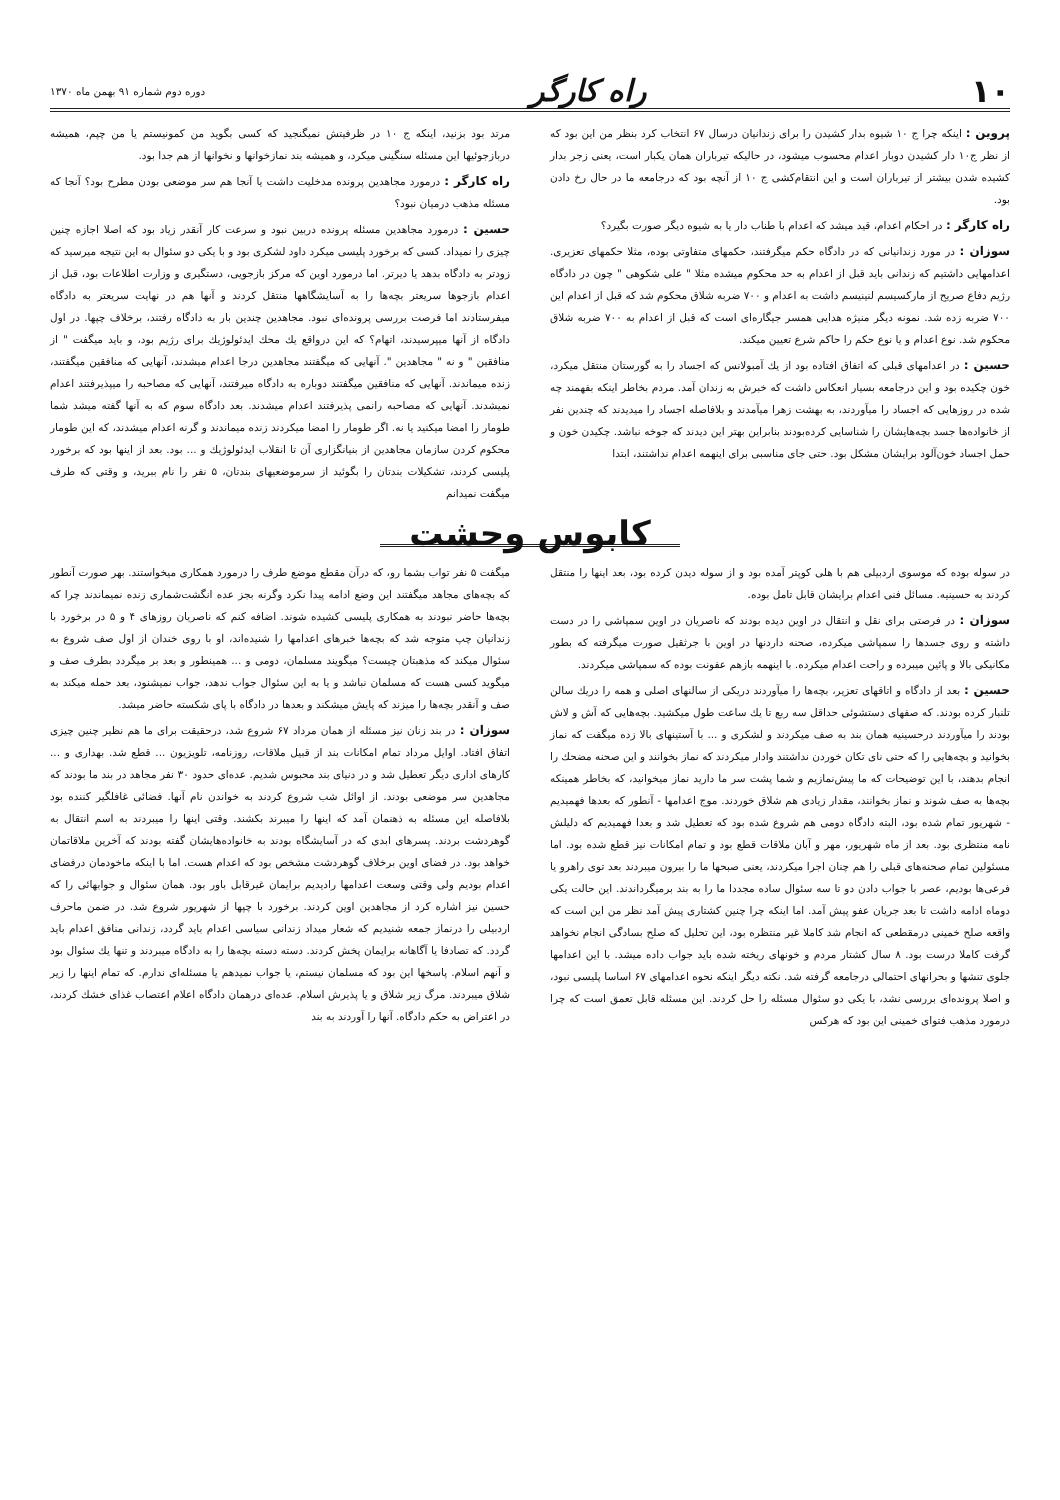۱۰ راه کارگر دوره دوم شماره ۹۱ بهمن ماه ۱۳۷۰
پروین : اینکه چرا ج ۱۰ شیوه بدار کشیدن را برای زندانیان درسال ۶۷ انتخاب کرد بنظر من این بود که از نظر ج۱۰ دار کشیدن دوبار اعدام محسوب میشود، در حالیکه تیرباران همان یکبار است، یعنی زجر بدار کشیده شدن بیشتر از تیرباران است و این انتقام‌کشی ج ۱۰ از آنچه بود که درجامعه ما در حال رخ دادن بود.
راه کارگر : در احکام اعدام، قید میشد که اعدام با طناب دار یا به شیوه دیگر صورت بگیرد؟
سوزان : در مورد زندانیانی که در دادگاه حکم میگرفتند، حکمهای متفاوتی بوده، مثلا حکمهای تعزیری. اعدامهایی داشتیم که زندانی باید قبل از اعدام به حد محکوم میشده مثلا " علی شکوهی " چون در دادگاه رژیم دفاع صریح از مارکسیسم لنینیسم داشت به اعدام و ۷۰۰ ضربه شلاق محکوم شد که قبل از اعدام این ۷۰۰ ضربه زده شد. نمونه دیگر منیژه هدایی همسر جیگاره‌ای است که قبل از اعدام به ۷۰۰ ضربه شلاق محکوم شد. نوع اعدام و یا نوع حکم را حاکم شرع تعیین میکند.
حسین : در اعدامهای قبلی که اتفاق افتاده بود از یك آمبولانس که اجساد را به گورستان منتقل میکرد، خون چکیده بود و این درجامعه بسیار انعکاس داشت که خبرش به زندان آمد. مردم بخاطر اینکه بفهمند چه شده در روزهایی که اجساد را میآوردند، به بهشت زهرا میآمدند و بلافاصله اجساد را میدیدند که چندین نفر از خانواده‌ها جسد بچه‌هایشان را شناسایی کرده‌بودند بنابراین بهتر این دیدند که جوخه نباشد. چکیدن خون و حمل اجساد خون‌آلود برایشان مشکل بود. حتی جای مناسبی برای اینهمه اعدام نداشتند، ابتدا
مرتد بود بزنید، اینکه ج ۱۰ در ظرفیتش نمیگنجید که کسی بگوید من کمونیستم یا من چپم، همیشه دربازجوئیها این مسئله سنگینی میکرد، و همیشه بند نمازخوانها و نخوانها از هم جدا بود.
راه کارگر : درمورد مجاهدین پرونده مدخلیت داشت یا آنجا هم سر موضعی بودن مطرح بود؟ آنجا که مسئله مذهب درمیان نبود؟
حسین : درمورد مجاهدین مسئله پرونده دربین نبود و سرعت کار آنقدر زیاد بود که اصلا اجازه چنین چیزی را نمیداد. کسی که برخورد پلیسی میکرد داود لشکری بود و با یکی دو سئوال به این نتیجه میرسید که زودتر به دادگاه بدهد یا دیرتر. اما درمورد اوین که مرکز بازجویی، دستگیری و وزارت اطلاعات بود، قبل از اعدام بازجوها سریعتر بچه‌ها را به آسایشگاهها منتقل کردند و آنها هم در نهایت سریعتر به دادگاه میفرستادند اما فرصت بررسی پرونده‌ای نبود. مجاهدین چندین بار به دادگاه رفتند، برخلاف چپها. در اول دادگاه از آنها میپرسیدند، اتهام؟ که این درواقع یك محك ایدئولوژیك برای رژیم بود، و باید میگفت " از منافقین " و نه " مجاهدین ". آنهایی که میگفتند مجاهدین درجا اعدام میشدند، آنهایی که منافقین میگفتند، زنده میماندند. آنهایی که منافقین میگفتند دوباره به دادگاه میرفتند، آنهایی که مصاحبه را میپذیرفتند اعدام نمیشدند. آنهایی که مصاحبه رانمی پذیرفتند اعدام میشدند. بعد دادگاه سوم که به آنها گفته میشد شما طومار را امضا میکنید یا نه. اگر طومار را امضا میکردند زنده میماندند و گرنه اعدام میشدند، که این طومار محکوم کردن سازمان مجاهدین از بنیانگزاری آن تا انقلاب ایدئولوژیك و ... بود. بعد از اینها بود که برخورد پلیسی کردند، تشکیلات بندتان را بگوئید از سرموضعیهای بندتان، ۵ نفر را نام ببرید، و وقتی که طرف میگفت نمیدانم
کابوس وحشت
در سوله بوده که موسوی اردبیلی هم با هلی کوپتر آمده بود و از سوله دیدن کرده بود، بعد اینها را منتقل کردند به حسینیه. مسائل فنی اعدام برایشان قابل تامل بوده.
سوزان : در فرصتی برای نقل و انتقال در اوین دیده بودند که ناصریان در اوین سمپاشی را در دست داشته و روی جسدها را سمپاشی میکرده، صحنه داردنها در اوین با جرثقیل صورت میگرفته که بطور مکانیکی بالا و پائین میبرده و راحت اعدام میکرده. با اینهمه بازهم عفونت بوده که سمپاشی میکردند.
حسین : بعد از دادگاه و اتاقهای تعزیر، بچه‌ها را میآوردند دریکی از سالنهای اصلی و همه را دریك سالن تلنبار کرده بودند. که صفهای دستشوئی حداقل سه ربع تا یك ساعت طول میکشید. بچه‌هایی که آش و لاش بودند را میآوردند درحسینیه همان بند به صف میکردند و لشکری و ... با آستینهای بالا زده میگفت که نماز بخوانید و بچه‌هایی را که حتی نای تکان خوردن نداشتند وادار میکردند که نماز بخوانند و این صحنه مضحك را انجام بدهند، با این توضیحات که ما پیش‌نمازیم و شما پشت سر ما دارید نماز میخوانید، که بخاطر همینکه بچه‌ها به صف شوند و نماز بخوانند، مقدار زیادی هم شلاق خوردند. موج اعدامها - آنطور که بعدها فهمیدیم - شهریور تمام شده بود، البته دادگاه دومی هم شروع شده بود که تعطیل شد و بعدا فهمیدیم که دلیلش نامه منتظری بود. بعد از ماه شهریور، مهر و آبان ملاقات قطع بود و تمام امکانات نیز قطع شده بود. اما مسئولین تمام صحنه‌های قبلی را هم چنان اجرا میکردند، یعنی صبحها ما را بیرون میبردند بعد توی راهرو یا فرعی‌ها بودیم، عصر با جواب دادن دو تا سه سئوال ساده مجددا ما را به بند برمیگرداندند. این حالت یکی دوماه ادامه داشت تا بعد جریان عفو پیش آمد. اما اینکه چرا چنین کشتاری پیش آمد نظر من این است که واقعه صلح خمینی درمقطعی که انجام شد کاملا غیر منتظره بود، این تحلیل که صلح بسادگی انجام نخواهد گرفت کاملا درست بود. ۸ سال کشتار مردم و خونهای ریخته شده باید جواب داده میشد. با این اعدامها جلوی تنشها و بحرانهای احتمالی درجامعه گرفته شد. نکته دیگر اینکه نحوه اعدامهای ۶۷ اساسا پلیسی نبود، و اصلا پرونده‌ای بررسی نشد، با یکی دو سئوال مسئله را حل کردند. این مسئله قابل تعمق است که چرا درمورد مذهب فتوای خمینی این بود که هرکس
میگفت ۵ نفر تواب بشما رو، که درآن مقطع موضع طرف را درمورد همکاری میخواستند. بهر صورت آنطور که بچه‌های مجاهد میگفتند این وضع ادامه پیدا نکرد وگرنه بجز عده انگشت‌شماری زنده نمیماندند چرا که بچه‌ها حاضر نبودند به همکاری پلیسی کشیده شوند. اضافه کنم که ناصریان روزهای ۴ و ۵ در برخورد با زندانیان چپ متوجه شد که بچه‌ها خبرهای اعدامها را شنیده‌اند، او با روی خندان از اول صف شروع به سئوال میکند که مذهبتان چیست؟ میگویند مسلمان، دومی و ... همینطور و بعد بر میگردد بطرف صف و میگوید کسی هست که مسلمان نباشد و یا به این سئوال جواب ندهد، جواب نمیشنود، بعد حمله میکند به صف و آنقدر بچه‌ها را میزند که پایش میشکند و بعدها در دادگاه با پای شکسته حاضر میشد.
سوزان : در بند زنان نیز مسئله از همان مرداد ۶۷ شروع شد، درحقیقت برای ما هم نظیر چنین چیزی اتفاق افتاد. اوایل مرداد تمام امکانات بند از قبیل ملاقات، روزنامه، تلویزیون ... قطع شد. بهداری و ... کارهای اداری دیگر تعطیل شد و در دنیای بند محبوس شدیم. عده‌ای حدود ۳۰ نفر مجاهد در بند ما بودند که مجاهدین سر موضعی بودند. از اوائل شب شروع کردند به خواندن نام آنها. فضائی غافلگیر کننده بود بلافاصله این مسئله به ذهنمان آمد که اینها را میبرند بکشند. وقتی اینها را میبردند به اسم انتقال به گوهردشت بردند. پسرهای ابدی که در آسایشگاه بودند به خانواده‌هایشان گفته بودند که آخرین ملاقاتمان خواهد بود. در فضای اوین برخلاف گوهردشت مشخص بود که اعدام هست. اما با اینکه ماخودمان درفضای اعدام بودیم ولی وقتی وسعت اعدامها رادیدیم برایمان غیرقابل باور بود. همان سئوال و جوابهائی را که حسین نیز اشاره کرد از مجاهدین اوین کردند. برخورد با چپها از شهریور شروع شد. در ضمن ماحرف اردبیلی را درنماز جمعه شنیدیم که شعار میداد زندانی سیاسی اعدام باید گردد، زندانی منافق اعدام باید گردد. که تصادفا یا آگاهانه برایمان پخش کردند. دسته دسته بچه‌ها را به دادگاه میبردند و تنها یك سئوال بود و آنهم اسلام. پاسخها این بود که مسلمان نیستم، یا جواب نمیدهم یا مسئله‌ای ندارم. که تمام اینها را زیر شلاق میبردند. مرگ زیر شلاق و یا پذیرش اسلام. عده‌ای درهمان دادگاه اعلام اعتصاب غذای خشك کردند، در اعتراض به حکم دادگاه. آنها را آوردند به بند